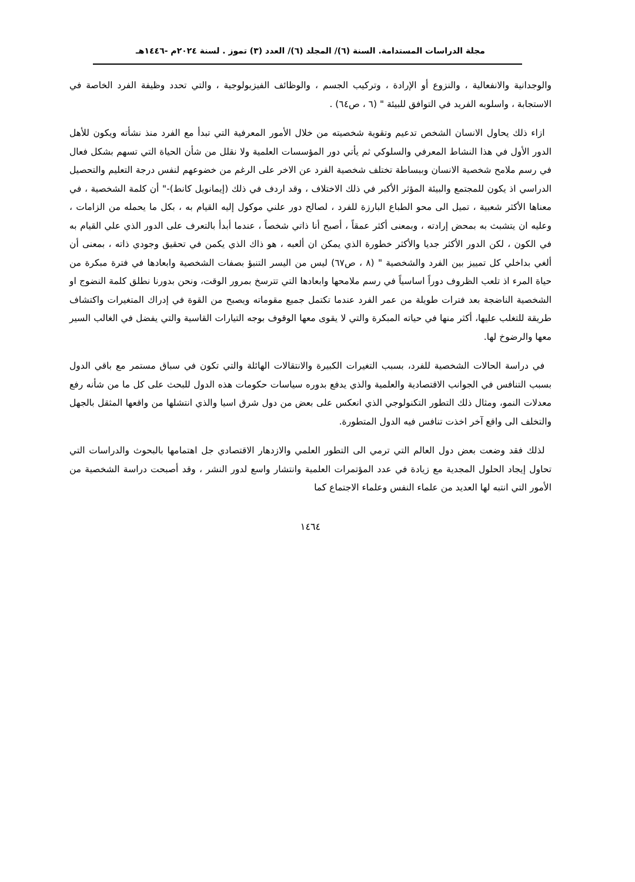مجلة الدراسات المستدامة. السنة (٦)/ المجلد (٦)/ العدد (٣) تموز . لسنة ٢٠٢٤م -١٤٤٦هـ
والوجدانية والانفعالية ، والنزوع أو الإرادة ، وتركيب الجسم ، والوظائف الفيزيولوجية ، والتي تحدد وظيفة الفرد الخاصة في الاستجابة ، واسلوبه الفريد في التوافق للبيئة " (٦ ، ص٦٤) .
ازاء ذلك يحاول الانسان الشخص تدعيم وتقوية شخصيته من خلال الأمور المعرفية التي تبدأ مع الفرد منذ نشأته ويكون للأهل الدور الأول في هذا النشاط المعرفي والسلوكي ثم يأتي دور المؤسسات العلمية ولا نقلل من شأن الحياة التي تسهم بشكل فعال في رسم ملامح شخصية الانسان وببساطة تختلف شخصية الفرد عن الاخر على الرغم من خضوعهم لنفس درجة التعليم والتحصيل الدراسي اذ يكون للمجتمع والبيئة المؤثر الأكبر في ذلك الاختلاف ، وقد اردف في ذلك (إيمانويل كانط)-" أن كلمة الشخصية ، في معناها الأكثر شعبية ، تميل الى محو الطباع البارزة للفرد ، لصالح دور علني موكول إليه القيام به ، بكل ما يحمله من الزامات ، وعليه ان يتشبث به بمحض إرادته ، وبمعنى أكثر عمقاً ، أصبح أنا ذاتي شخصاً ، عندما أبدأ بالتعرف على الدور الذي علي القيام به في الكون ، لكن الدور الأكثر جديا والأكثر خطورة الذي يمكن ان ألعبه ، هو ذاك الذي يكمن في تحقيق وجودي ذاته ، بمعنى أن ألغي بداخلي كل تمييز بين الفرد والشخصية " (٨ ، ص٦٧) ليس من اليسر التنبؤ بصفات الشخصية وابعادها في فترة مبكرة من حياة المرء اذ تلعب الظروف دوراً اساسياً في رسم ملامحها وابعادها التي تترسخ بمرور الوقت، ونحن بدورنا نطلق كلمة النضوج او الشخصية الناضجة بعد فترات طويلة من عمر الفرد عندما تكتمل جميع مقوماته ويصبح من القوة في إدراك المتغيرات واكتشاف طريقة للتغلب عليها، أكثر منها في حياته المبكرة والتي لا يقوى معها الوقوف بوجه التيارات القاسية والتي يفضل في الغالب السير معها والرضوخ لها.
في دراسة الحالات الشخصية للفرد، بسبب التغيرات الكبيرة والانتقالات الهائلة والتي تكون في سباق مستمر مع باقي الدول بسبب التنافس في الجوانب الاقتصادية والعلمية والذي يدفع بدوره سياسات حكومات هذه الدول للبحث على كل ما من شأنه رفع معدلات النمو، ومثال ذلك التطور التكنولوجي الذي انعكس على بعض من دول شرق اسيا والذي انتشلها من واقعها المثقل بالجهل والتخلف الى واقع آخر اخذت تنافس فيه الدول المتطورة.
لذلك فقد وضعت بعض دول العالم التي ترمي الى التطور العلمي والازدهار الاقتصادي جل اهتمامها بالبحوث والدراسات التي تحاول إيجاد الحلول المجدية مع زيادة في عدد المؤتمرات العلمية وانتشار واسع لدور النشر ، وقد أصبحت دراسة الشخصية من الأمور التي انتبه لها العديد من علماء النفس وعلماء الاجتماع كما
١٤٦٤